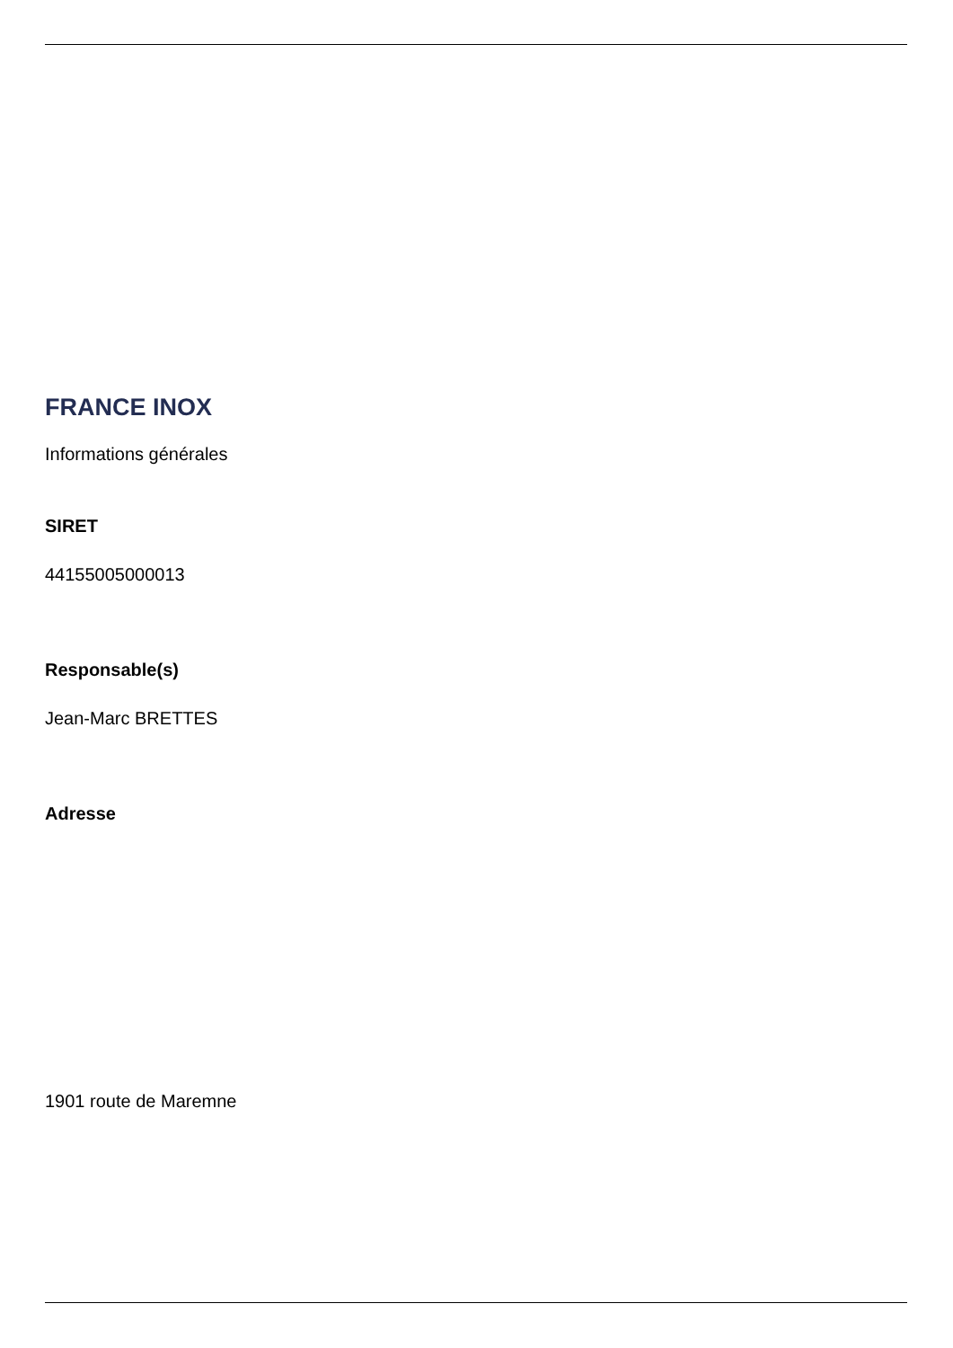FRANCE INOX
Informations générales
SIRET
44155005000013
Responsable(s)
Jean-Marc BRETTES
Adresse
1901 route de Maremne